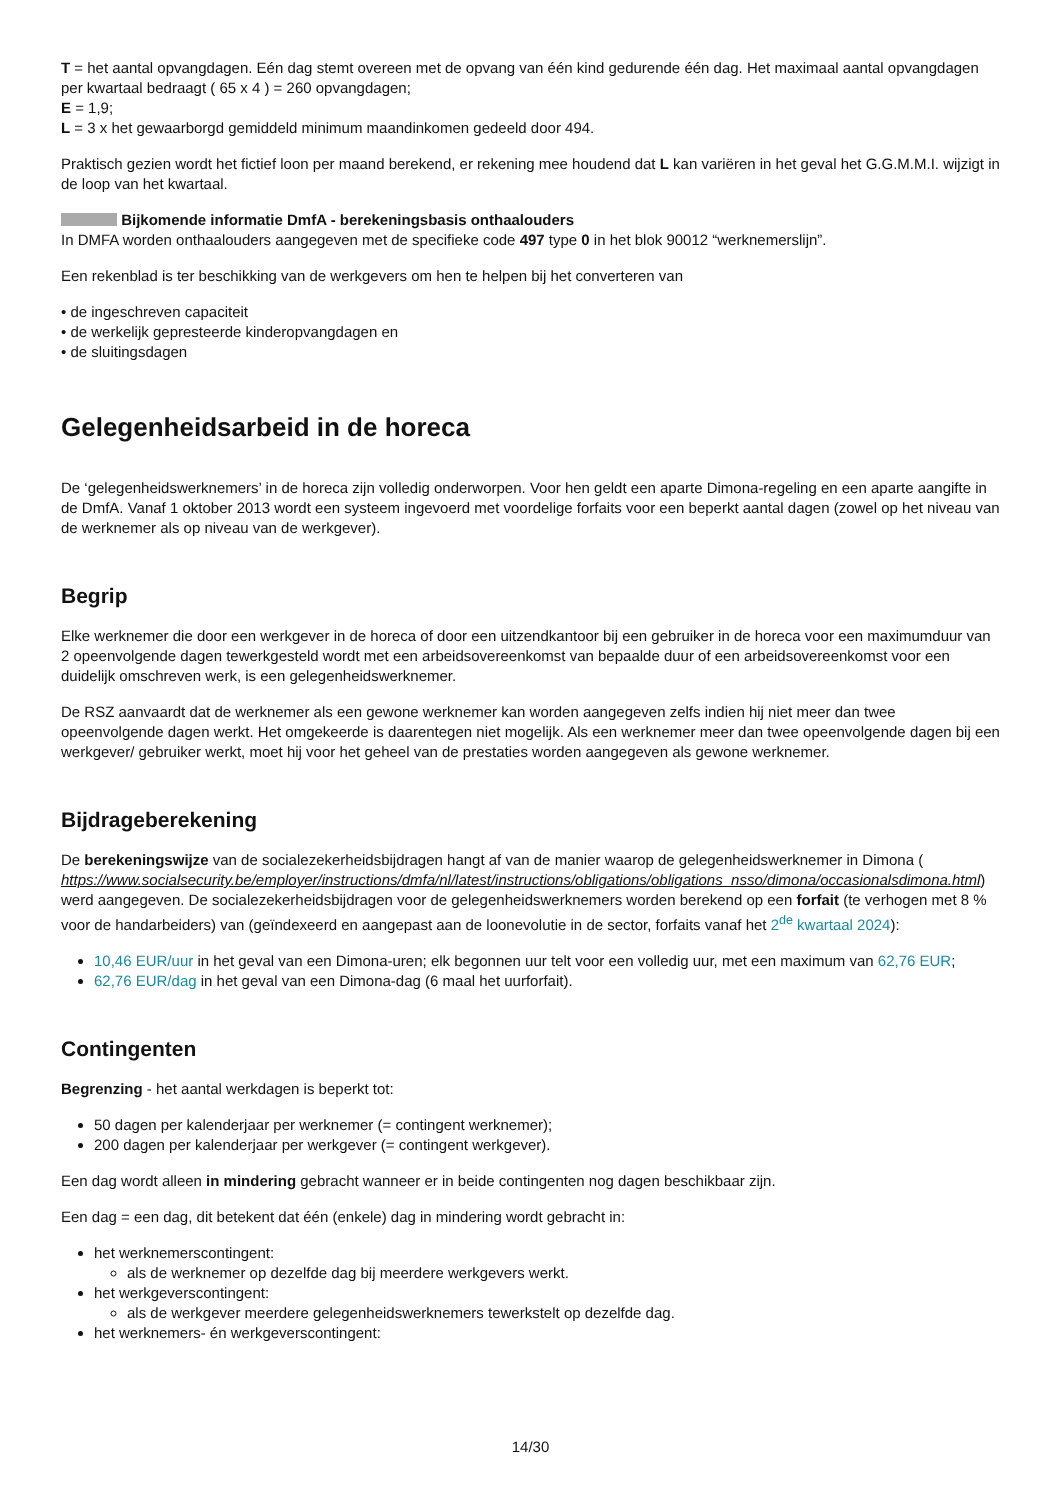T = het aantal opvangdagen. Eén dag stemt overeen met de opvang van één kind gedurende één dag. Het maximaal aantal opvangdagen per kwartaal bedraagt ( 65 x 4 ) = 260 opvangdagen;
E = 1,9;
L = 3 x het gewaarborgd gemiddeld minimum maandinkomen gedeeld door 494.
Praktisch gezien wordt het fictief loon per maand berekend, er rekening mee houdend dat L kan variëren in het geval het G.G.M.M.I. wijzigt in de loop van het kwartaal.
Bijkomende informatie DmfA - berekeningsbasis onthaalouders
In DMFA worden onthaalouders aangegeven met de specifieke code 497 type 0 in het blok 90012 “werknemerslijn”.
Een rekenblad is ter beschikking van de werkgevers om hen te helpen bij het converteren van
• de ingeschreven capaciteit
• de werkelijk gepresteerde kinderopvangdagen en
• de sluitingsdagen
Gelegenheidsarbeid in de horeca
De ‘gelegenheidswerknemers’ in de horeca zijn volledig onderworpen. Voor hen geldt een aparte Dimona-regeling en een aparte aangifte in de DmfA. Vanaf 1 oktober 2013 wordt een systeem ingevoerd met voordelige forfaits voor een beperkt aantal dagen (zowel op het niveau van de werknemer als op niveau van de werkgever).
Begrip
Elke werknemer die door een werkgever in de horeca of door een uitzendkantoor bij een gebruiker in de horeca voor een maximumduur van 2 opeenvolgende dagen tewerkgesteld wordt met een arbeidsovereenkomst van bepaalde duur of een arbeidsovereenkomst voor een duidelijk omschreven werk, is een gelegenheidswerknemer.
De RSZ aanvaardt dat de werknemer als een gewone werknemer kan worden aangegeven zelfs indien hij niet meer dan twee opeenvolgende dagen werkt. Het omgekeerde is daarentegen niet mogelijk. Als een werknemer meer dan twee opeenvolgende dagen bij een werkgever/ gebruiker werkt, moet hij voor het geheel van de prestaties worden aangegeven als gewone werknemer.
Bijdrageberekening
De berekeningswijze van de socialezekerheidsbijdragen hangt af van de manier waarop de gelegenheidswerknemer in Dimona ( https://www.socialsecurity.be/employer/instructions/dmfa/nl/latest/instructions/obligations/obligations_nsso/dimona/occasionalsdimona.html) werd aangegeven. De socialezekerheidsbijdragen voor de gelegenheidswerknemers worden berekend op een forfait (te verhogen met 8 % voor de handarbeiders) van (geïndexeerd en aangepast aan de loonevolutie in de sector, forfaits vanaf het 2<sup>de</sup> kwartaal 2024):
10,46 EUR/uur in het geval van een Dimona-uren; elk begonnen uur telt voor een volledig uur, met een maximum van 62,76 EUR;
62,76 EUR/dag in het geval van een Dimona-dag (6 maal het uurforfait).
Contingenten
Begrenzing - het aantal werkdagen is beperkt tot:
50 dagen per kalenderjaar per werknemer (= contingent werknemer);
200 dagen per kalenderjaar per werkgever (= contingent werkgever).
Een dag wordt alleen in mindering gebracht wanneer er in beide contingenten nog dagen beschikbaar zijn.
Een dag = een dag, dit betekent dat één (enkele) dag in mindering wordt gebracht in:
het werknemerscontingent:
als de werknemer op dezelfde dag bij meerdere werkgevers werkt.
het werkgeverscontingent:
als de werkgever meerdere gelegenheidswerknemers tewerkstelt op dezelfde dag.
het werknemers- én werkgeverscontingent:
14/30